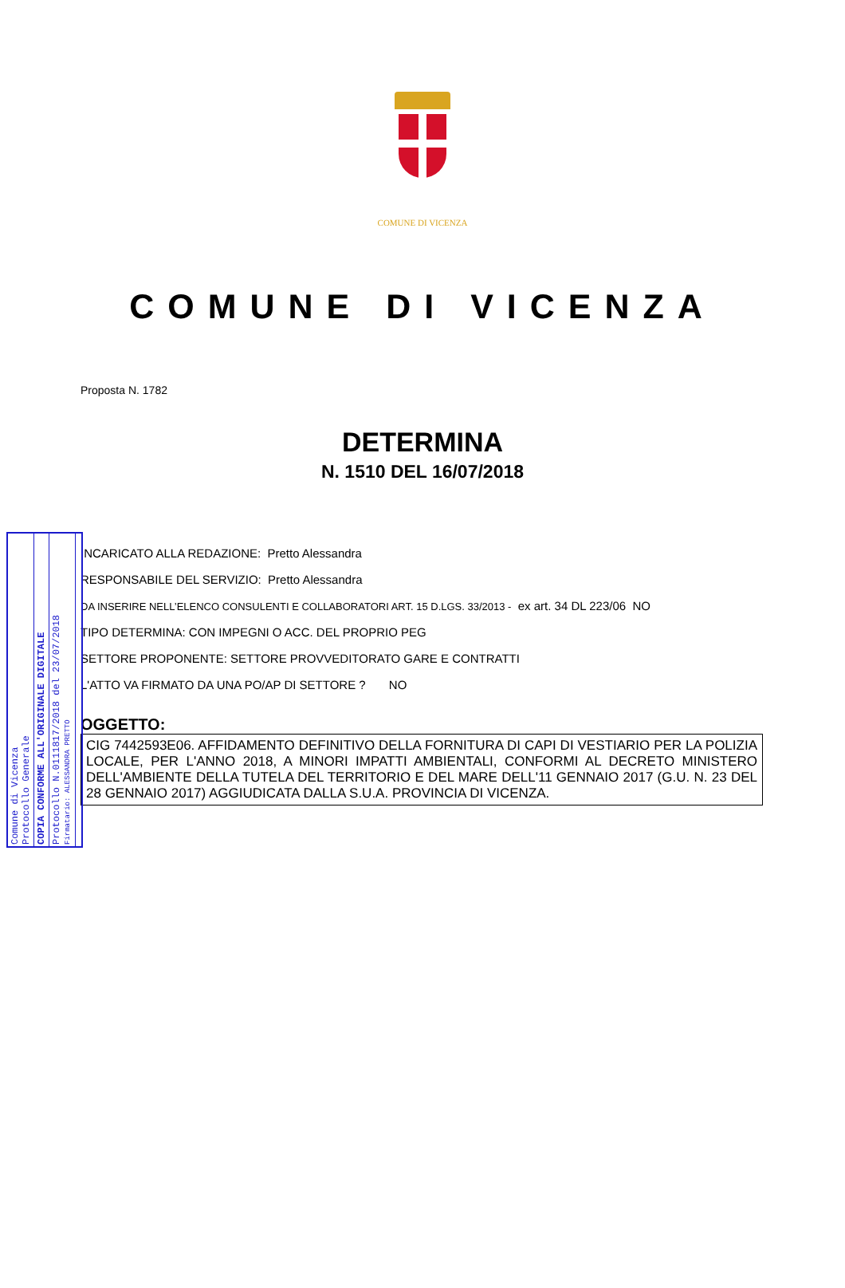COMUNE DI VICENZA
COMUNE DI VICENZA
Proposta N. 1782
DETERMINA
N. 1510 DEL 16/07/2018
INCARICATO ALLA REDAZIONE: Pretto Alessandra
RESPONSABILE DEL SERVIZIO: Pretto Alessandra
DA INSERIRE NELL’ELENCO CONSULENTI E COLLABORATORI ART. 15 D.LGS. 33/2013 - ex art. 34 DL 223/06 NO
TIPO DETERMINA: CON IMPEGNI O ACC. DEL PROPRIO PEG
SETTORE PROPONENTE: SETTORE PROVVEDITORATO GARE E CONTRATTI
L'ATTO VA FIRMATO DA UNA PO/AP DI SETTORE ? NO
OGGETTO:
CIG 7442593E06. AFFIDAMENTO DEFINITIVO DELLA FORNITURA DI CAPI DI VESTIARIO PER LA POLIZIA LOCALE, PER L'ANNO 2018, A MINORI IMPATTI AMBIENTALI, CONFORMI AL DECRETO MINISTERO DELL'AMBIENTE DELLA TUTELA DEL TERRITORIO E DEL MARE DELL'11 GENNAIO 2017 (G.U. N. 23 DEL 28 GENNAIO 2017) AGGIUDICATA DALLA S.U.A. PROVINCIA DI VICENZA.
Comune di Vicenza
Protocollo Generale
COPIA CONFORME ALL'ORIGINALE DIGITALE
Protocollo N.0111817/2018 del 23/07/2018
Firmatario: ALESSANDRA PRETTO